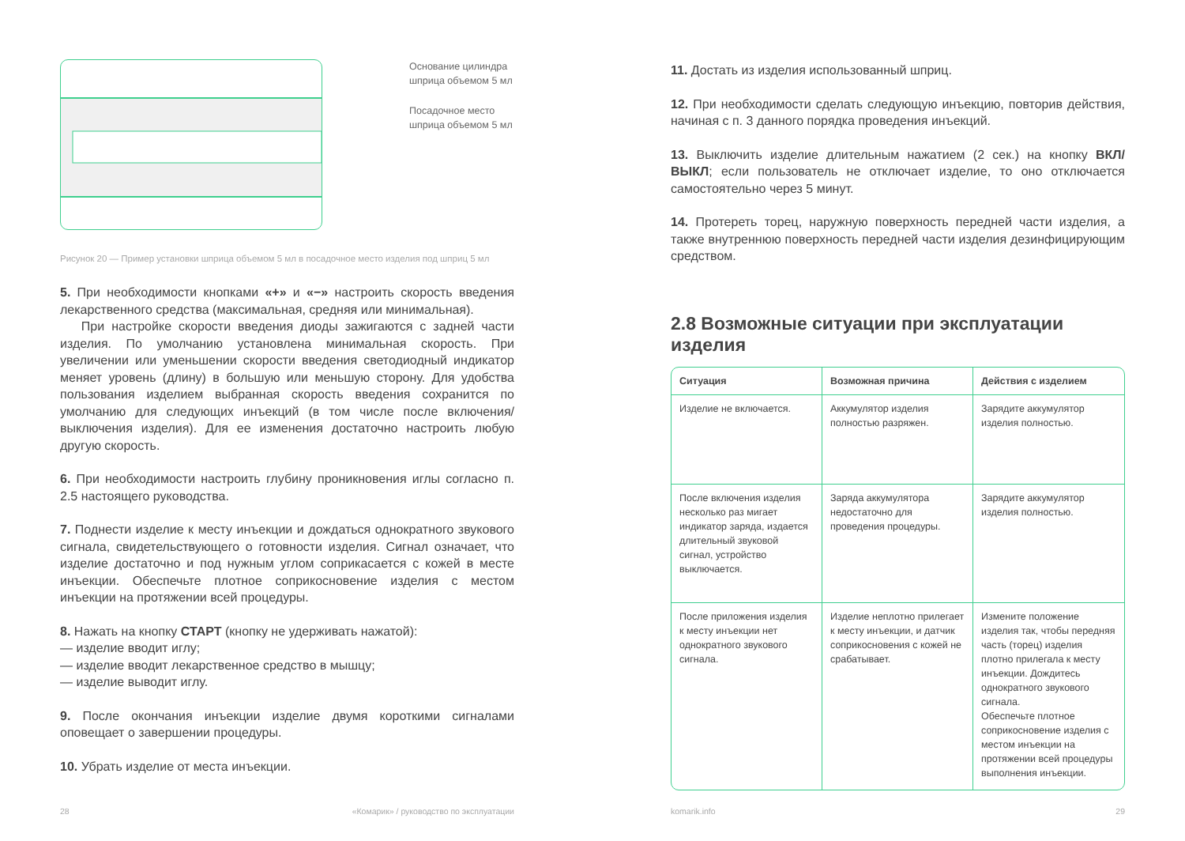Основание цилиндра
шприца объемом 5 мл
Посадочное место
шприца объемом 5 мл
Рисунок 20 — Пример установки шприца объемом 5 мл в посадочное место изделия под шприц 5 мл
5. При необходимости кнопками «+» и «−» настроить скорость введения лекарственного средства (максимальная, средняя или минимальная).
При настройке скорости введения диоды зажигаются с задней части изделия. По умолчанию установлена минимальная скорость. При увеличении или уменьшении скорости введения светодиодный индикатор меняет уровень (длину) в большую или меньшую сторону. Для удобства пользования изделием выбранная скорость введения сохранится по умолчанию для следующих инъекций (в том числе после включения/выключения изделия). Для ее изменения достаточно настроить любую другую скорость.
6. При необходимости настроить глубину проникновения иглы согласно п. 2.5 настоящего руководства.
7. Поднести изделие к месту инъекции и дождаться однократного звукового сигнала, свидетельствующего о готовности изделия. Сигнал означает, что изделие достаточно и под нужным углом соприкасается с кожей в месте инъекции. Обеспечьте плотное соприкосновение изделия с местом инъекции на протяжении всей процедуры.
8. Нажать на кнопку СТАРТ (кнопку не удерживать нажатой):
— изделие вводит иглу;
— изделие вводит лекарственное средство в мышцу;
— изделие выводит иглу.
9. После окончания инъекции изделие двумя короткими сигналами оповещает о завершении процедуры.
10. Убрать изделие от места инъекции.
11. Достать из изделия использованный шприц.
12. При необходимости сделать следующую инъекцию, повторив действия, начиная с п. 3 данного порядка проведения инъекций.
13. Выключить изделие длительным нажатием (2 сек.) на кнопку ВКЛ/ВЫКЛ; если пользователь не отключает изделие, то оно отключается самостоятельно через 5 минут.
14. Протереть торец, наружную поверхность передней части изделия, а также внутреннюю поверхность передней части изделия дезинфицирующим средством.
2.8 Возможные ситуации при эксплуатации изделия
| Ситуация | Возможная причина | Действия с изделием |
| --- | --- | --- |
| Изделие не включается. | Аккумулятор изделия полностью разряжен. | Зарядите аккумулятор изделия полностью. |
| После включения изделия несколько раз мигает индикатор заряда, издается длительный звуковой сигнал, устройство выключается. | Заряда аккумулятора недостаточно для проведения процедуры. | Зарядите аккумулятор изделия полностью. |
| После приложения изделия к месту инъекции нет однократного звукового сигнала. | Изделие неплотно прилегает к месту инъекции, и датчик соприкосновения с кожей не срабатывает. | Измените положение изделия так, чтобы передняя часть (торец) изделия плотно прилегала к месту инъекции. Дождитесь однократного звукового сигнала. Обеспечьте плотное соприкосновение изделия с местом инъекции на протяжении всей процедуры выполнения инъекции. |
28 «Комарик» / руководство по эксплуатации komarik.info 29